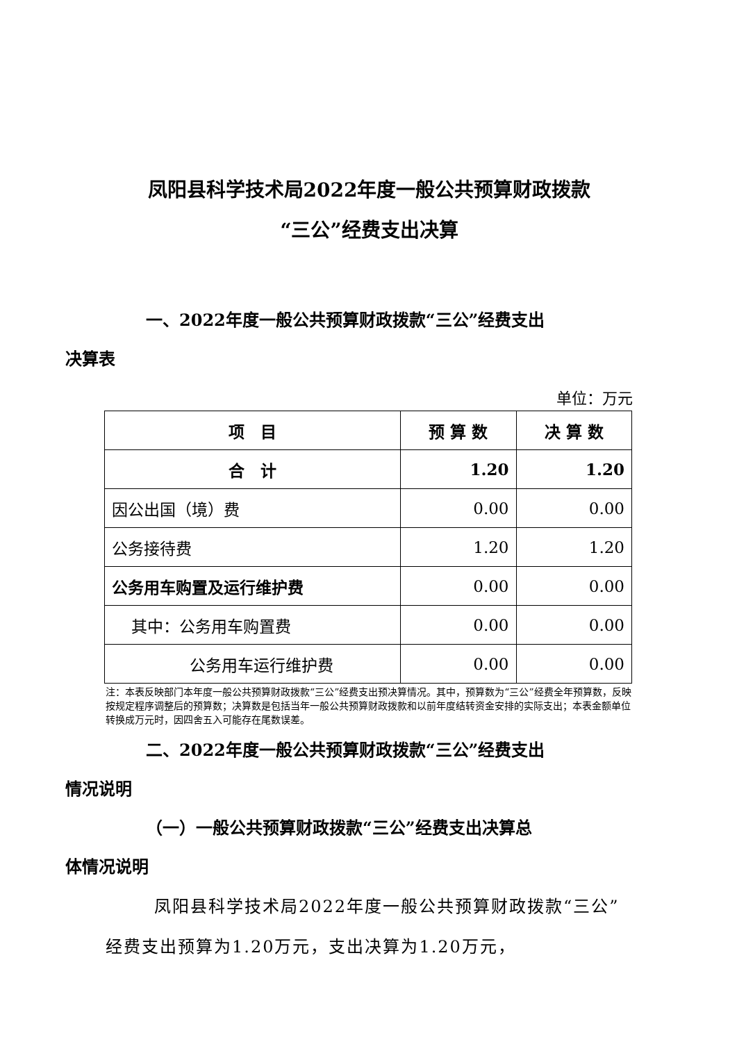凤阳县科学技术局2022年度一般公共预算财政拨款
“三公”经费支出决算
一、2022年度一般公共预算财政拨款“三公”经费支出
决算表
单位：万元
| 项 目 | 预 算 数 | 决 算 数 |
| --- | --- | --- |
| 合 计 | 1.20 | 1.20 |
| 因公出国（境）费 | 0.00 | 0.00 |
| 公务接待费 | 1.20 | 1.20 |
| 公务用车购置及运行维护费 | 0.00 | 0.00 |
| 其中：公务用车购置费 | 0.00 | 0.00 |
| 公务用车运行维护费 | 0.00 | 0.00 |
注：本表反映部门本年度一般公共预算财政拨款“三公”经费支出预决算情况。其中，预算数为“三公”经费全年预算数，反映按规定程序调整后的预算数；决算数是包括当年一般公共预算财政拨款和以前年度结转资金安排的实际支出；本表金额单位转换成万元时，因四舍五入可能存在尾数误差。
二、2022年度一般公共预算财政拨款“三公”经费支出
情况说明
（一）一般公共预算财政拨款“三公”经费支出决算总
体情况说明
凤阳县科学技术局2022年度一般公共预算财政拨款“三公”经费支出预算为1.20万元，支出决算为1.20万元，